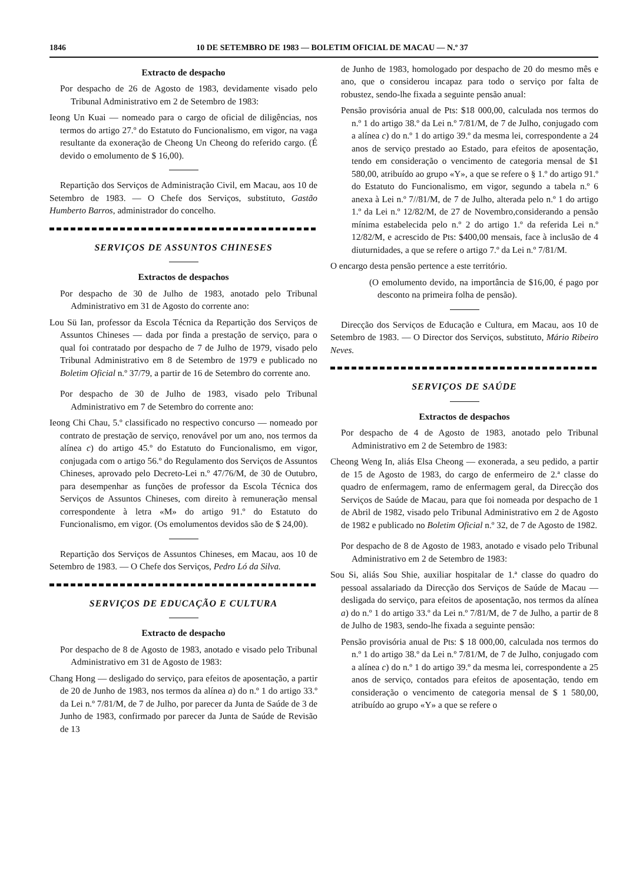1846 10 DE SETEMBRO DE 1983 — BOLETIM OFICIAL DE MACAU — N.º 37
Extracto de despacho
Por despacho de 26 de Agosto de 1983, devidamente visado pelo Tribunal Administrativo em 2 de Setembro de 1983:
Ieong Un Kuai — nomeado para o cargo de oficial de diligências, nos termos do artigo 27.º do Estatuto do Funcionalismo, em vigor, na vaga resultante da exoneração de Cheong Un Cheong do referido cargo. (É devido o emolumento de $ 16,00).
Repartição dos Serviços de Administração Civil, em Macau, aos 10 de Setembro de 1983. — O Chefe dos Serviços, substituto, Gastão Humberto Barros, administrador do concelho.
SERVIÇOS DE ASSUNTOS CHINESES
Extractos de despachos
Por despacho de 30 de Julho de 1983, anotado pelo Tribunal Administrativo em 31 de Agosto do corrente ano:
Lou Sü Ian, professor da Escola Técnica da Repartição dos Serviços de Assuntos Chineses — dada por finda a prestação de serviço, para o qual foi contratado por despacho de 7 de Julho de 1979, visado pelo Tribunal Administrativo em 8 de Setembro de 1979 e publicado no Boletim Oficial n.º 37/79, a partir de 16 de Setembro do corrente ano.
Por despacho de 30 de Julho de 1983, visado pelo Tribunal Administrativo em 7 de Setembro do corrente ano:
Ieong Chi Chau, 5.º classificado no respectivo concurso — nomeado por contrato de prestação de serviço, renovável por um ano, nos termos da alínea c) do artigo 45.º do Estatuto do Funcionalismo, em vigor, conjugada com o artigo 56.º do Regulamento dos Serviços de Assuntos Chineses, aprovado pelo Decreto-Lei n.º 47/76/M, de 30 de Outubro, para desempenhar as funções de professor da Escola Técnica dos Serviços de Assuntos Chineses, com direito à remuneração mensal correspondente à letra «M» do artigo 91.º do Estatuto do Funcionalismo, em vigor. (Os emolumentos devidos são de $ 24,00).
Repartição dos Serviços de Assuntos Chineses, em Macau, aos 10 de Setembro de 1983. — O Chefe dos Serviços, Pedro Ló da Silva.
SERVIÇOS DE EDUCAÇÃO E CULTURA
Extracto de despacho
Por despacho de 8 de Agosto de 1983, anotado e visado pelo Tribunal Administrativo em 31 de Agosto de 1983:
Chang Hong — desligado do serviço, para efeitos de aposentação, a partir de 20 de Junho de 1983, nos termos da alínea a) do n.º 1 do artigo 33.º da Lei n.º 7/81/M, de 7 de Julho, por parecer da Junta de Saúde de 3 de Junho de 1983, confirmado por parecer da Junta de Saúde de Revisão de 13
de Junho de 1983, homologado por despacho de 20 do mesmo mês e ano, que o considerou incapaz para todo o serviço por falta de robustez, sendo-lhe fixada a seguinte pensão anual:
Pensão provisória anual de Pts: $18 000,00, calculada nos termos do n.º 1 do artigo 38.º da Lei n.º 7/81/M, de 7 de Julho, conjugado com a alínea c) do n.º 1 do artigo 39.º da mesma lei, correspondente a 24 anos de serviço prestado ao Estado, para efeitos de aposentação, tendo em consideração o vencimento de categoria mensal de $1 580,00, atribuído ao grupo «Y», a que se refere o § 1.º do artigo 91.º do Estatuto do Funcionalismo, em vigor, segundo a tabela n.º 6 anexa à Lei n.º 7//81/M, de 7 de Julho, alterada pelo n.º 1 do artigo 1.º da Lei n.º 12/82/M, de 27 de Novembro,considerando a pensão mínima estabelecida pelo n.º 2 do artigo 1.º da referida Lei n.º 12/82/M, e acrescido de Pts: $400,00 mensais, face à inclusão de 4 diuturnidades, a que se refere o artigo 7.º da Lei n.º 7/81/M.
O encargo desta pensão pertence a este território.
(O emolumento devido, na importância de $16,00, é pago por desconto na primeira folha de pensão).
Direcção dos Serviços de Educação e Cultura, em Macau, aos 10 de Setembro de 1983. — O Director dos Serviços, substituto, Mário Ribeiro Neves.
SERVIÇOS DE SAÚDE
Extractos de despachos
Por despacho de 4 de Agosto de 1983, anotado pelo Tribunal Administrativo em 2 de Setembro de 1983:
Cheong Weng In, aliás Elsa Cheong — exonerada, a seu pedido, a partir de 15 de Agosto de 1983, do cargo de enfermeiro de 2.ª classe do quadro de enfermagem, ramo de enfermagem geral, da Direcção dos Serviços de Saúde de Macau, para que foi nomeada por despacho de 1 de Abril de 1982, visado pelo Tribunal Administrativo em 2 de Agosto de 1982 e publicado no Boletim Oficial n.º 32, de 7 de Agosto de 1982.
Por despacho de 8 de Agosto de 1983, anotado e visado pelo Tribunal Administrativo em 2 de Setembro de 1983:
Sou Si, aliás Sou Shie, auxiliar hospitalar de 1.ª classe do quadro do pessoal assalariado da Direcção dos Serviços de Saúde de Macau — desligada do serviço, para efeitos de aposentação, nos termos da alínea a) do n.º 1 do artigo 33.º da Lei n.º 7/81/M, de 7 de Julho, a partir de 8 de Julho de 1983, sendo-lhe fixada a seguinte pensão:
Pensão provisória anual de Pts: $ 18 000,00, calculada nos termos do n.º 1 do artigo 38.º da Lei n.º 7/81/M, de 7 de Julho, conjugado com a alínea c) do n.º 1 do artigo 39.º da mesma lei, correspondente a 25 anos de serviço, contados para efeitos de aposentação, tendo em consideração o vencimento de categoria mensal de $ 1 580,00, atribuído ao grupo «Y» a que se refere o